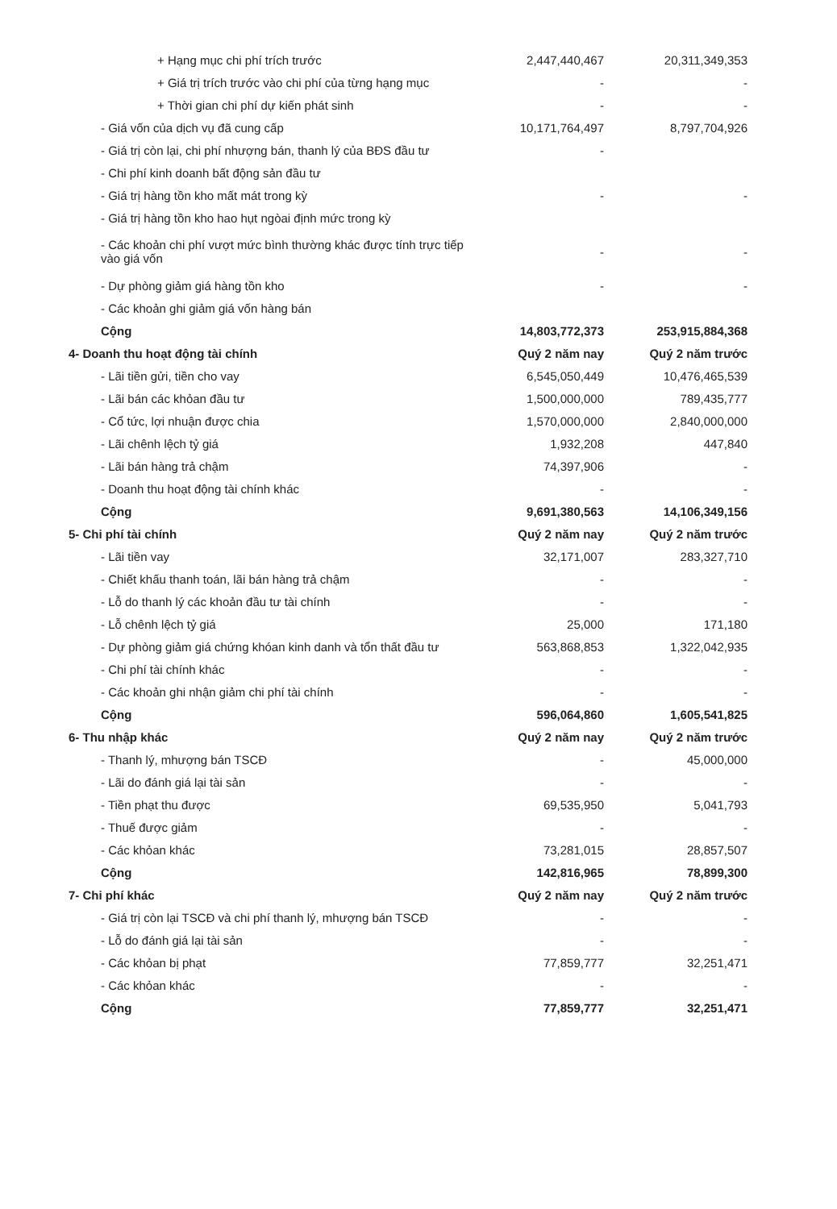| + Hạng mục chi phí trích trước | 2,447,440,467 | 20,311,349,353 |
| + Giá trị trích trước vào chi phí của từng hạng mục | - | - |
| + Thời gian chi phí dự kiến phát sinh | - | - |
| - Giá vốn của dịch vụ đã cung cấp | 10,171,764,497 | 8,797,704,926 |
| - Giá trị còn lại, chi phí nhượng bán, thanh lý của BĐS đầu tư | - | |
| - Chi phí kinh doanh bất động sản đầu tư | | |
| - Giá trị hàng tồn kho mất mát trong kỳ | - | - |
| - Giá trị hàng tồn kho hao hụt ngòai định mức trong kỳ | | |
| - Các khoản chi phí vượt mức bình thường khác được tính trực tiếp vào giá vốn | - | - |
| - Dự phòng giảm giá hàng tồn kho | - | - |
| - Các khoản ghi giảm giá vốn hàng bán | | |
| Cộng | 14,803,772,373 | 253,915,884,368 |
| 4- Doanh thu hoạt động tài chính | Quý 2 năm nay | Quý 2 năm trước |
| - Lãi tiền gửi, tiền cho vay | 6,545,050,449 | 10,476,465,539 |
| - Lãi bán các khỏan đầu tư | 1,500,000,000 | 789,435,777 |
| - Cổ tức, lợi nhuận được chia | 1,570,000,000 | 2,840,000,000 |
| - Lãi chênh lệch tỷ giá | 1,932,208 | 447,840 |
| - Lãi bán hàng trả chậm | 74,397,906 | - |
| - Doanh thu hoạt động tài chính khác | - | - |
| Cộng | 9,691,380,563 | 14,106,349,156 |
| 5- Chi phí tài chính | Quý 2 năm nay | Quý 2 năm trước |
| - Lãi tiền vay | 32,171,007 | 283,327,710 |
| - Chiết khấu thanh toán, lãi bán hàng trả chậm | - | - |
| - Lỗ do thanh lý các khoản đầu tư tài chính | - | - |
| - Lỗ chênh lệch tỷ giá | 25,000 | 171,180 |
| - Dự phòng giảm giá chứng khóan kinh danh và tổn thất đầu tư | 563,868,853 | 1,322,042,935 |
| - Chi phí tài chính khác | - | - |
| - Các khoản ghi nhận giảm chi phí tài chính | - | - |
| Cộng | 596,064,860 | 1,605,541,825 |
| 6- Thu nhập khác | Quý 2 năm nay | Quý 2 năm trước |
| - Thanh lý, mhượng bán TSCĐ | - | 45,000,000 |
| - Lãi do đánh giá lại tài sản | - | - |
| - Tiền phạt thu được | 69,535,950 | 5,041,793 |
| - Thuế được giảm | - | - |
| - Các khỏan khác | 73,281,015 | 28,857,507 |
| Cộng | 142,816,965 | 78,899,300 |
| 7- Chi phí khác | Quý 2 năm nay | Quý 2 năm trước |
| - Giá trị còn lại TSCĐ và chi phí thanh lý, mhượng bán TSCĐ | - | - |
| - Lỗ do đánh giá lại tài sản | - | - |
| - Các khỏan bị phạt | 77,859,777 | 32,251,471 |
| - Các khỏan khác | - | - |
| Cộng | 77,859,777 | 32,251,471 |